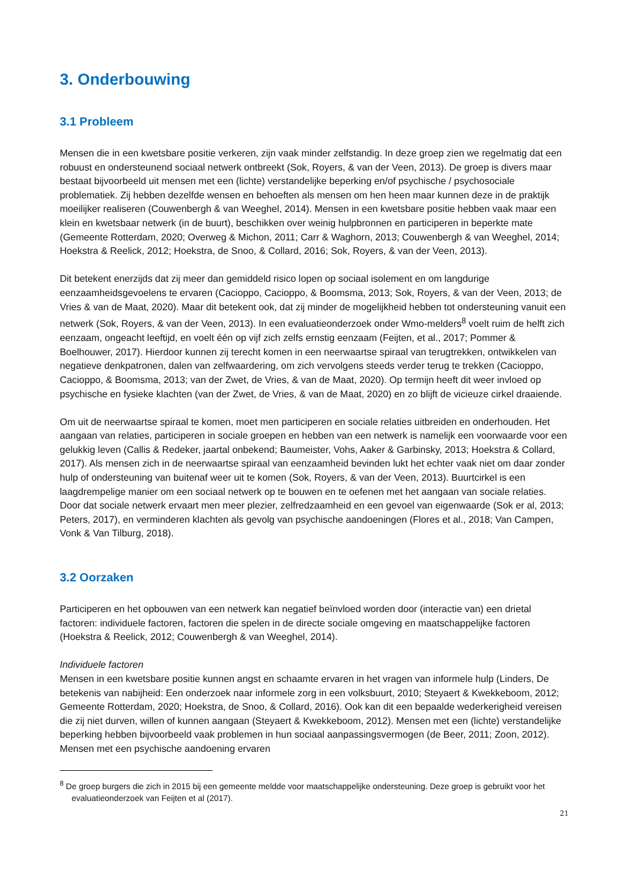3. Onderbouwing
3.1 Probleem
Mensen die in een kwetsbare positie verkeren, zijn vaak minder zelfstandig. In deze groep zien we regelmatig dat een robuust en ondersteunend sociaal netwerk ontbreekt (Sok, Royers, & van der Veen, 2013). De groep is divers maar bestaat bijvoorbeeld uit mensen met een (lichte) verstandelijke beperking en/of psychische / psychosociale problematiek. Zij hebben dezelfde wensen en behoeften als mensen om hen heen maar kunnen deze in de praktijk moeilijker realiseren (Couwenbergh & van Weeghel, 2014). Mensen in een kwetsbare positie hebben vaak maar een klein en kwetsbaar netwerk (in de buurt), beschikken over weinig hulpbronnen en participeren in beperkte mate (Gemeente Rotterdam, 2020; Overweg & Michon, 2011; Carr & Waghorn, 2013; Couwenbergh & van Weeghel, 2014; Hoekstra & Reelick, 2012; Hoekstra, de Snoo, & Collard, 2016; Sok, Royers, & van der Veen, 2013).
Dit betekent enerzijds dat zij meer dan gemiddeld risico lopen op sociaal isolement en om langdurige eenzaamheidsgevoelens te ervaren (Cacioppo, Cacioppo, & Boomsma, 2013; Sok, Royers, & van der Veen, 2013; de Vries & van de Maat, 2020). Maar dit betekent ook, dat zij minder de mogelijkheid hebben tot ondersteuning vanuit een netwerk (Sok, Royers, & van der Veen, 2013). In een evaluatieonderzoek onder Wmo-melders<sup>8</sup> voelt ruim de helft zich eenzaam, ongeacht leeftijd, en voelt één op vijf zich zelfs ernstig eenzaam (Feijten, et al., 2017; Pommer & Boelhouwer, 2017). Hierdoor kunnen zij terecht komen in een neerwaartse spiraal van terugtrekken, ontwikkelen van negatieve denkpatronen, dalen van zelfwaardering, om zich vervolgens steeds verder terug te trekken (Cacioppo, Cacioppo, & Boomsma, 2013; van der Zwet, de Vries, & van de Maat, 2020). Op termijn heeft dit weer invloed op psychische en fysieke klachten (van der Zwet, de Vries, & van de Maat, 2020) en zo blijft de vicieuze cirkel draaiende.
Om uit de neerwaartse spiraal te komen, moet men participeren en sociale relaties uitbreiden en onderhouden. Het aangaan van relaties, participeren in sociale groepen en hebben van een netwerk is namelijk een voorwaarde voor een gelukkig leven (Callis & Redeker, jaartal onbekend; Baumeister, Vohs, Aaker & Garbinsky, 2013; Hoekstra & Collard, 2017). Als mensen zich in de neerwaartse spiraal van eenzaamheid bevinden lukt het echter vaak niet om daar zonder hulp of ondersteuning van buitenaf weer uit te komen (Sok, Royers, & van der Veen, 2013). Buurtcirkel is een laagdrempelige manier om een sociaal netwerk op te bouwen en te oefenen met het aangaan van sociale relaties. Door dat sociale netwerk ervaart men meer plezier, zelfredzaamheid en een gevoel van eigenwaarde (Sok er al, 2013; Peters, 2017), en verminderen klachten als gevolg van psychische aandoeningen (Flores et al., 2018; Van Campen, Vonk & Van Tilburg, 2018).
3.2 Oorzaken
Participeren en het opbouwen van een netwerk kan negatief beïnvloed worden door (interactie van) een drietal factoren: individuele factoren, factoren die spelen in de directe sociale omgeving en maatschappelijke factoren (Hoekstra & Reelick, 2012; Couwenbergh & van Weeghel, 2014).
Individuele factoren
Mensen in een kwetsbare positie kunnen angst en schaamte ervaren in het vragen van informele hulp (Linders, De betekenis van nabijheid: Een onderzoek naar informele zorg in een volksbuurt, 2010; Steyaert & Kwekkeboom, 2012; Gemeente Rotterdam, 2020; Hoekstra, de Snoo, & Collard, 2016). Ook kan dit een bepaalde wederkerigheid vereisen die zij niet durven, willen of kunnen aangaan (Steyaert & Kwekkeboom, 2012). Mensen met een (lichte) verstandelijke beperking hebben bijvoorbeeld vaak problemen in hun sociaal aanpassingsvermogen (de Beer, 2011; Zoon, 2012). Mensen met een psychische aandoening ervaren
<sup>8</sup> De groep burgers die zich in 2015 bij een gemeente meldde voor maatschappelijke ondersteuning. Deze groep is gebruikt voor het evaluatieonderzoek van Feijten et al (2017).
21